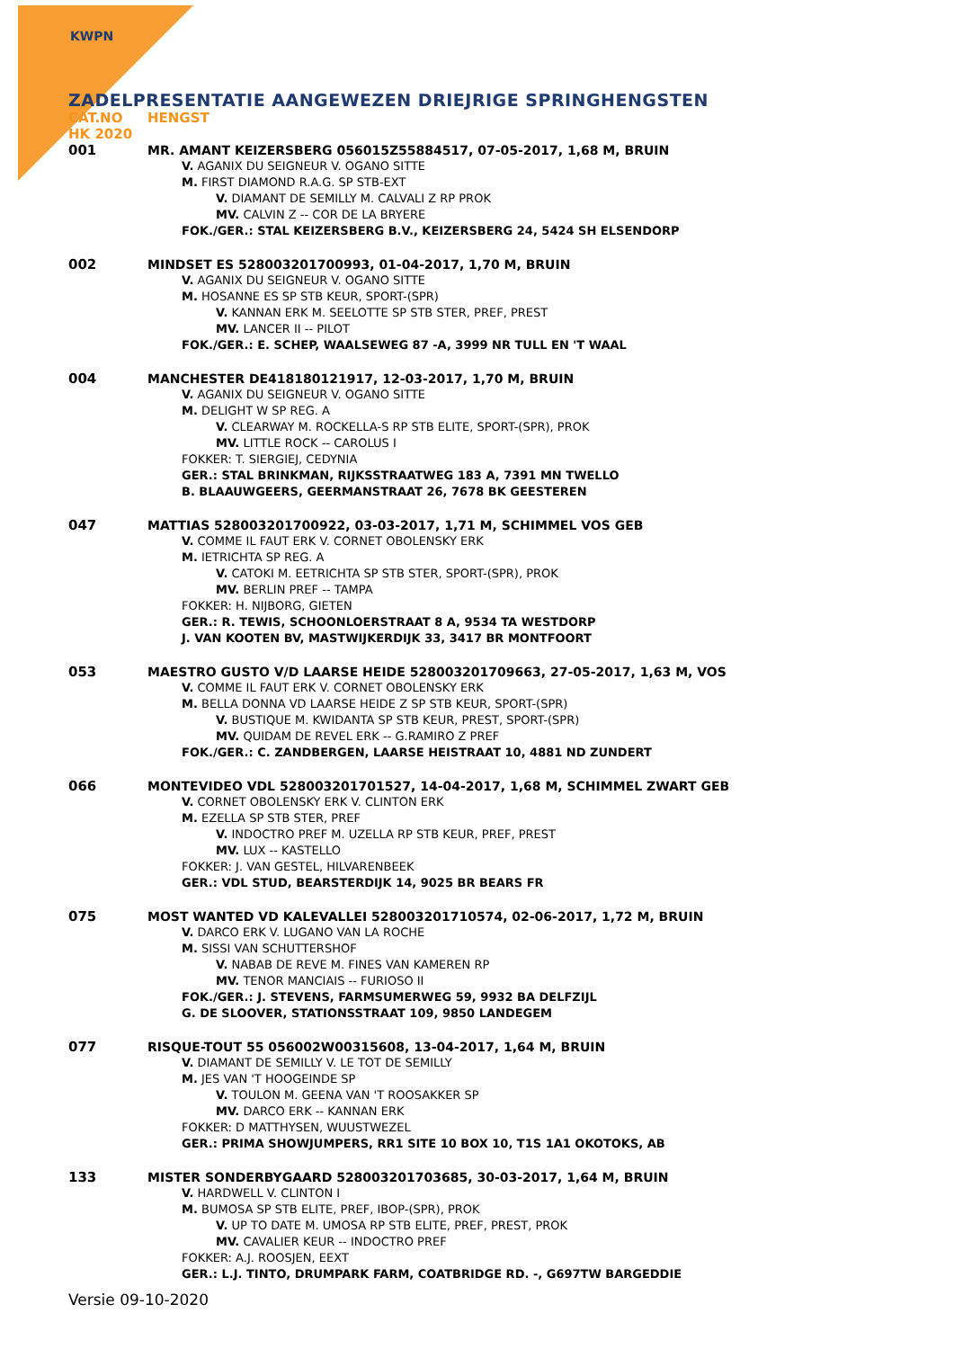KWPN
ZADELPRESENTATIE AANGEWEZEN DRIEJRIGE SPRINGHENGSTEN
CAT.NO HENGST
HK 2020
001
MR. AMANT KEIZERSBERG 056015Z55884517, 07-05-2017, 1,68 M, BRUIN
V. AGANIX DU SEIGNEUR V. OGANO SITTE
M. FIRST DIAMOND R.A.G. SP STB-EXT
V. DIAMANT DE SEMILLY M. CALVALI Z RP PROK
MV. CALVIN Z -- COR DE LA BRYERE
FOK./GER.: STAL KEIZERSBERG B.V., KEIZERSBERG 24, 5424 SH ELSENDORP
002
MINDSET ES 528003201700993, 01-04-2017, 1,70 M, BRUIN
V. AGANIX DU SEIGNEUR V. OGANO SITTE
M. HOSANNE ES SP STB KEUR, SPORT-(SPR)
V. KANNAN ERK M. SEELOTTE SP STB STER, PREF, PREST
MV. LANCER II -- PILOT
FOK./GER.: E. SCHEP, WAALSEWEG 87 -A, 3999 NR TULL EN 'T WAAL
004
MANCHESTER DE418180121917, 12-03-2017, 1,70 M, BRUIN
V. AGANIX DU SEIGNEUR V. OGANO SITTE
M. DELIGHT W SP REG. A
V. CLEARWAY M. ROCKELLA-S RP STB ELITE, SPORT-(SPR), PROK
MV. LITTLE ROCK -- CAROLUS I
FOKKER: T. SIERGIEJ, CEDYNIA
GER.: STAL BRINKMAN, RIJKSSTRAATWEG 183 A, 7391 MN TWELLO
B. BLAAUWGEERS, GEERMANSTRAAT 26, 7678 BK GEESTEREN
047
MATTIAS 528003201700922, 03-03-2017, 1,71 M, SCHIMMEL VOS GEB
V. COMME IL FAUT ERK V. CORNET OBOLENSKY ERK
M. IETRICHTA SP REG. A
V. CATOKI M. EETRICHTA SP STB STER, SPORT-(SPR), PROK
MV. BERLIN PREF -- TAMPA
FOKKER: H. NIJBORG, GIETEN
GER.: R. TEWIS, SCHOONLOERSTRAAT 8 A, 9534 TA WESTDORP
J. VAN KOOTEN BV, MASTWIJKERDIJK 33, 3417 BR MONTFOORT
053
MAESTRO GUSTO V/D LAARSE HEIDE 528003201709663, 27-05-2017, 1,63 M, VOS
V. COMME IL FAUT ERK V. CORNET OBOLENSKY ERK
M. BELLA DONNA VD LAARSE HEIDE Z SP STB KEUR, SPORT-(SPR)
V. BUSTIQUE M. KWIDANTA SP STB KEUR, PREST, SPORT-(SPR)
MV. QUIDAM DE REVEL ERK -- G.RAMIRO Z PREF
FOK./GER.: C. ZANDBERGEN, LAARSE HEISTRAAT 10, 4881 ND ZUNDERT
066
MONTEVIDEO VDL 528003201701527, 14-04-2017, 1,68 M, SCHIMMEL ZWART GEB
V. CORNET OBOLENSKY ERK V. CLINTON ERK
M. EZELLA SP STB STER, PREF
V. INDOCTRO PREF M. UZELLA RP STB KEUR, PREF, PREST
MV. LUX -- KASTELLO
FOKKER: J. VAN GESTEL, HILVARENBEEK
GER.: VDL STUD, BEARSTERDIJK 14, 9025 BR BEARS FR
075
MOST WANTED VD KALEVALLEI 528003201710574, 02-06-2017, 1,72 M, BRUIN
V. DARCO ERK V. LUGANO VAN LA ROCHE
M. SISSI VAN SCHUTTERSHOF
V. NABAB DE REVE M. FINES VAN KAMEREN RP
MV. TENOR MANCIAIS -- FURIOSO II
FOK./GER.: J. STEVENS, FARMSUMERWEG 59, 9932 BA DELFZIJL
G. DE SLOOVER, STATIONSSTRAAT 109, 9850 LANDEGEM
077
RISQUE-TOUT 55 056002W00315608, 13-04-2017, 1,64 M, BRUIN
V. DIAMANT DE SEMILLY V. LE TOT DE SEMILLY
M. JES VAN 'T HOOGEINDE SP
V. TOULON M. GEENA VAN 'T ROOSAKKER SP
MV. DARCO ERK -- KANNAN ERK
FOKKER: D MATTHYSEN, WUUSTWEZEL
GER.: PRIMA SHOWJUMPERS, RR1 SITE 10 BOX 10, T1S 1A1 OKOTOKS, AB
133
MISTER SONDERBYGAARD 528003201703685, 30-03-2017, 1,64 M, BRUIN
V. HARDWELL V. CLINTON I
M. BUMOSA SP STB ELITE, PREF, IBOP-(SPR), PROK
V. UP TO DATE M. UMOSA RP STB ELITE, PREF, PREST, PROK
MV. CAVALIER KEUR -- INDOCTRO PREF
FOKKER: A.J. ROOSJEN, EEXT
GER.: L.J. TINTO, DRUMPARK FARM, COATBRIDGE RD. -, G697TW BARGEDDIE
Versie 09-10-2020